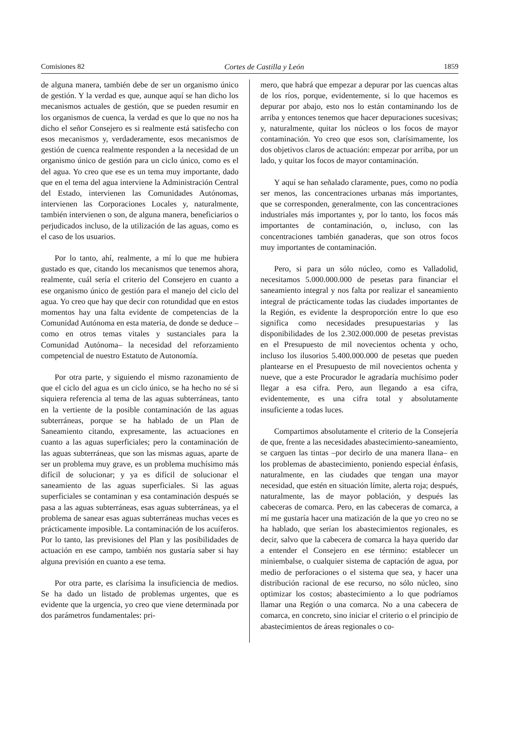Comisiones 82 Cortes de Castilla y León 1859
de alguna manera, también debe de ser un organismo único de gestión. Y la verdad es que, aunque aquí se han dicho los mecanismos actuales de gestión, que se pueden resumir en los organismos de cuenca, la verdad es que lo que no nos ha dicho el señor Consejero es si realmente está satisfecho con esos mecanismos y, verdaderamente, esos mecanismos de gestión de cuenca realmente responden a la necesidad de un organismo único de gestión para un ciclo único, como es el del agua. Yo creo que ese es un tema muy importante, dado que en el tema del agua interviene la Administración Central del Estado, intervienen las Comunidades Autónomas, intervienen las Corporaciones Locales y, naturalmente, también intervienen o son, de alguna manera, beneficiarios o perjudicados incluso, de la utilización de las aguas, como es el caso de los usuarios.
Por lo tanto, ahí, realmente, a mí lo que me hubiera gustado es que, citando los mecanismos que tenemos ahora, realmente, cuál sería el criterio del Consejero en cuanto a ese organismo único de gestión para el manejo del ciclo del agua. Yo creo que hay que decir con rotundidad que en estos momentos hay una falta evidente de competencias de la Comunidad Autónoma en esta materia, de donde se deduce –como en otros temas vitales y sustanciales para la Comunidad Autónoma– la necesidad del reforzamiento competencial de nuestro Estatuto de Autonomía.
Por otra parte, y siguiendo el mismo razonamiento de que el ciclo del agua es un ciclo único, se ha hecho no sé si siquiera referencia al tema de las aguas subterráneas, tanto en la vertiente de la posible contaminación de las aguas subterráneas, porque se ha hablado de un Plan de Saneamiento citando, expresamente, las actuaciones en cuanto a las aguas superficiales; pero la contaminación de las aguas subterráneas, que son las mismas aguas, aparte de ser un problema muy grave, es un problema muchísimo más difícil de solucionar; y ya es difícil de solucionar el saneamiento de las aguas superficiales. Si las aguas superficiales se contaminan y esa contaminación después se pasa a las aguas subterráneas, esas aguas subterráneas, ya el problema de sanear esas aguas subterráneas muchas veces es prácticamente imposible. La contaminación de los acuíferos. Por lo tanto, las previsiones del Plan y las posibilidades de actuación en ese campo, también nos gustaría saber si hay alguna previsión en cuanto a ese tema.
Por otra parte, es clarísima la insuficiencia de medios. Se ha dado un listado de problemas urgentes, que es evidente que la urgencia, yo creo que viene determinada por dos parámetros fundamentales: pri-
mero, que habrá que empezar a depurar por las cuencas altas de los ríos, porque, evidentemente, si lo que hacemos es depurar por abajo, esto nos lo están contaminando los de arriba y entonces tenemos que hacer depuraciones sucesivas; y, naturalmente, quitar los núcleos o los focos de mayor contaminación. Yo creo que esos son, clarísimamente, los dos objetivos claros de actuación: empezar por arriba, por un lado, y quitar los focos de mayor contaminación.
Y aquí se han señalado claramente, pues, como no podía ser menos, las concentraciones urbanas más importantes, que se corresponden, generalmente, con las concentraciones industriales más importantes y, por lo tanto, los focos más importantes de contaminación, o, incluso, con las concentraciones también ganaderas, que son otros focos muy importantes de contaminación.
Pero, si para un sólo núcleo, como es Valladolid, necesitamos 5.000.000.000 de pesetas para financiar el saneamiento integral y nos falta por realizar el saneamiento integral de prácticamente todas las ciudades importantes de la Región, es evidente la desproporción entre lo que eso significa como necesidades presupuestarias y las disponibilidades de los 2.302.000.000 de pesetas previstas en el Presupuesto de mil novecientos ochenta y ocho, incluso los ilusorios 5.400.000.000 de pesetas que pueden plantearse en el Presupuesto de mil novecientos ochenta y nueve, que a este Procurador le agradaría muchísimo poder llegar a esa cifra. Pero, aun llegando a esa cifra, evidentemente, es una cifra total y absolutamente insuficiente a todas luces.
Compartimos absolutamente el criterio de la Consejería de que, frente a las necesidades abastecimiento-saneamiento, se carguen las tintas –por decirlo de una manera llana– en los problemas de abastecimiento, poniendo especial énfasis, naturalmente, en las ciudades que tengan una mayor necesidad, que estén en situación límite, alerta roja; después, naturalmente, las de mayor población, y después las cabeceras de comarca. Pero, en las cabeceras de comarca, a mí me gustaría hacer una matización de la que yo creo no se ha hablado, que serían los abastecimientos regionales, es decir, salvo que la cabecera de comarca la haya querido dar a entender el Consejero en ese término: establecer un miniembalse, o cualquier sistema de captación de agua, por medio de perforaciones o el sistema que sea, y hacer una distribución racional de ese recurso, no sólo núcleo, sino optimizar los costos; abastecimiento a lo que podríamos llamar una Región o una comarca. No a una cabecera de comarca, en concreto, sino iniciar el criterio o el principio de abastecimientos de áreas regionales o co-